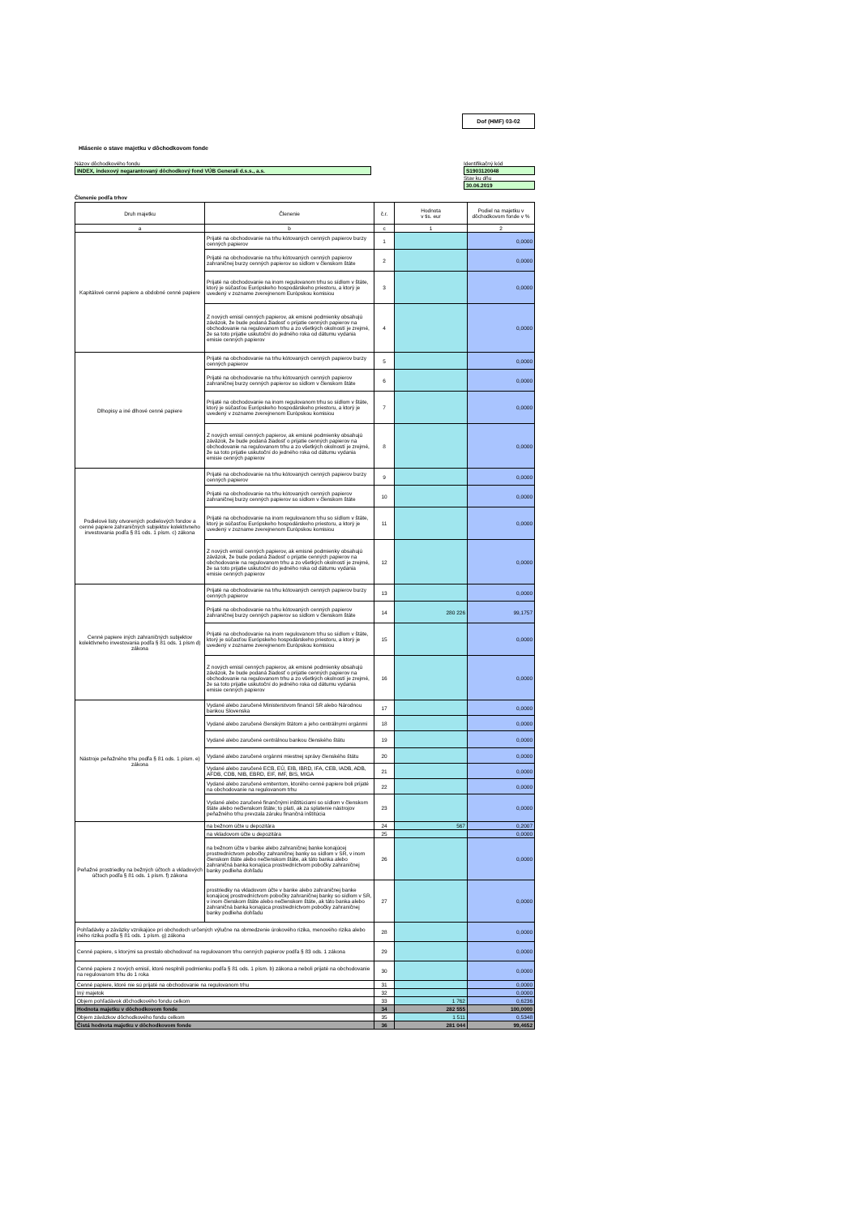Dof (HMF) 03-02
Hlásenie o stave majetku v dôchodkovom fonde
Názov dôchodkového fondu
INDEX, indexový negarantovaný dôchodkový fond VÚB Generali d.s.s., a.s.
Identifikačný kód
S1903120048
Stav ku dňu
30.06.2019
Členenie podľa trhov
| Druh majetku | Členenie | č.r. | Hodnota v tis. eur | Podiel na majetku v dôchodkovom fonde v % |
| --- | --- | --- | --- | --- |
| a | b | c | 1 | 2 |
| Kapitálové cenné papiere a obdobné cenné papiere | Prijaté na obchodovanie na trhu kótovaných cenných papierov burzy cenných papierov | 1 | | 0,0000 |
| | Prijaté na obchodovanie na trhu kótovaných cenných papierov zahraničnej burzy cenných papierov so sídlom v členskom štáte | 2 | | 0,0000 |
| | Prijaté na obchodovanie na inom regulovanom trhu so sídlom v štáte, ktorý je súčasťou Európskeho hospodárskeho priestoru, a ktorý je uvedený v zozname zverejnenom Európskou komisiou | 3 | | 0,0000 |
| | Z nových emisií cenných papierov, ak emisné podmienky obsahujú záväzok, že bude podaná žiadosť o prijatie cenných papierov na obchodovanie na regulovanom trhu a zo všetkých okolností je zrejmé, že sa toto prijatie uskutoční do jedného roka od dátumu vydania emisie cenných papierov | 4 | | 0,0000 |
| Dlhopisy a iné dlhové cenné papiere | Prijaté na obchodovanie na trhu kótovaných cenných papierov burzy cenných papierov | 5 | | 0,0000 |
| | Prijaté na obchodovanie na trhu kótovaných cenných papierov zahraničnej burzy cenných papierov so sídlom v členskom štáte | 6 | | 0,0000 |
| | Prijaté na obchodovanie na inom regulovanom trhu so sídlom v štáte, ktorý je súčasťou Európskeho hospodárskeho priestoru, a ktorý je uvedený v zozname zverejnenom Európskou komisiou | 7 | | 0,0000 |
| | Z nových emisií cenných papierov, ak emisné podmienky obsahujú záväzok, že bude podaná žiadosť o prijatie cenných papierov na obchodovanie na regulovanom trhu a zo všetkých okolností je zrejmé, že sa toto prijatie uskutoční do jedného roka od dátumu vydania emisie cenných papierov | 8 | | 0,0000 |
| Podielové listy otvorených podielových fondov a cenné papiere zahraničných subjektov kolektívneho investovania podľa § 81 ods. 1 písm. c) zákona | Prijaté na obchodovanie na trhu kótovaných cenných papierov burzy cenných papierov | 9 | | 0,0000 |
| | Prijaté na obchodovanie na trhu kótovaných cenných papierov zahraničnej burzy cenných papierov so sídlom v členskom štáte | 10 | | 0,0000 |
| | Prijaté na obchodovanie na inom regulovanom trhu so sídlom v štáte, ktorý je súčasťou Európskeho hospodárskeho priestoru, a ktorý je uvedený v zozname zverejnenom Európskou komisiou | 11 | | 0,0000 |
| | Z nových emisií cenných papierov, ak emisné podmienky obsahujú záväzok, že bude podaná žiadosť o prijatie cenných papierov na obchodovanie na regulovanom trhu a zo všetkých okolností je zrejmé, že sa toto prijatie uskutoční do jedného roka od dátumu vydania emisie cenných papierov | 12 | | 0,0000 |
| Cenné papiere iných zahraničných subjektov kolektívneho investovania podľa § 81 ods. 1 písm d) zákona | Prijaté na obchodovanie na trhu kótovaných cenných papierov burzy cenných papierov | 13 | | 0,0000 |
| | Prijaté na obchodovanie na trhu kótovaných cenných papierov zahraničnej burzy cenných papierov so sídlom v členskom štáte | 14 | 280 226 | 99,1757 |
| | Prijaté na obchodovanie na inom regulovanom trhu so sídlom v štáte, ktorý je súčasťou Európskeho hospodárskeho priestoru, a ktorý je uvedený v zozname zverejnenom Európskou komisiou | 15 | | 0,0000 |
| | Z nových emisií cenných papierov, ak emisné podmienky obsahujú záväzok, že bude podaná žiadosť o prijatie cenných papierov na obchodovanie na regulovanom trhu a zo všetkých okolností je zrejmé, že sa toto prijatie uskutoční do jedného roka od dátumu vydania emisie cenných papierov | 16 | | 0,0000 |
| Nástroje peňažného trhu podľa § 81 ods. 1 písm. e) zákona | Vydané alebo zaručené Ministerstvom financií SR alebo Národnou bankou Slovenska | 17 | | 0,0000 |
| | Vydané alebo zaručené členským štátom a jeho centrálnymi orgánmi | 18 | | 0,0000 |
| | Vydané alebo zaručené centrálnou bankou členského štátu | 19 | | 0,0000 |
| | Vydané alebo zaručené orgánmi miestnej správy členského štátu | 20 | | 0,0000 |
| | Vydané alebo zaručené ECB, EÚ, EIB, IBRD, IFA, CEB, IADB, ADB, AFDB, CDB, NIB, EBRD, EIF, IMF, BIS, MIGA | 21 | | 0,0000 |
| | Vydané alebo zaručené emitentom, ktorého cenné papiere boli prijaté na obchodovanie na regulovanom trhu | 22 | | 0,0000 |
| | Vydané alebo zaručené finančnými inštitúciami so sídlom v členskom štáte alebo nečlenskom štáte; to platí, ak za splatenie nástrojov peňažného trhu prevzala záruku finančná inštitúcia | 23 | | 0,0000 |
| Peňažné prostriedky na bežných účtoch a vkladových účtoch podľa § 81 ods. 1 písm. f) zákona | na bežnom účte u depozitára | 24 | 567 | 0,2007 |
| | na vkladovom účte u depozitára | 25 | | 0,0000 |
| | na bežnom účte v banke alebo zahraničnej banke konajúcej prostredníctvom pobočky zahraničnej banky so sídlom v SR, v inom členskom štáte alebo nečlenskom štáte, ak táto banka alebo zahraničná banka konajúca prostredníctvom pobočky zahraničnej banky podlieha dohľadu | 26 | | 0,0000 |
| | prostriedky na vkladovom účte v banke alebo zahraničnej banke konajúcej prostredníctvom pobočky zahraničnej banky so sídlom v SR, v inom členskom štáte alebo nečlenskom štáte, ak táto banka alebo zahraničná banka konajúca prostredníctvom pobočky zahraničnej banky podlieha dohľadu | 27 | | 0,0000 |
| Pohľadávky a záväzky vznikajúce pri obchodoch určených výlučne na obmedzenie úrokového rizika, menového rizika alebo iného rizika podľa § 81 ods. 1 písm. g) zákona | | 28 | | 0,0000 |
| Cenné papiere, s ktorými sa prestalo obchodovať na regulovanom trhu cenných papierov podľa § 83 ods. 1 zákona | | 29 | | 0,0000 |
| Cenné papiere z nových emisií, ktoré nesplnili podmienku podľa § 81 ods. 1 písm. b) zákona a neboli prijaté na obchodovanie na regulovanom trhu do 1 roka | | 30 | | 0,0000 |
| Cenné papiere, ktoré nie sú prijaté na obchodovanie na regulovanom trhu | | 31 | | 0,0000 |
| Iný majetok | | 32 | | 0,0000 |
| Objem pohľadávok dôchodkového fondu celkom | | 33 | 1 762 | 0,6236 |
| Hodnota majetku v dôchodkovom fonde | | 34 | 282 555 | 100,0000 |
| Objem záväzkov dôchodkového fondu celkom | | 35 | 1 511 | 0,5348 |
| Čistá hodnota majetku v dôchodkovom fonde | | 36 | 281 044 | 99,4652 |